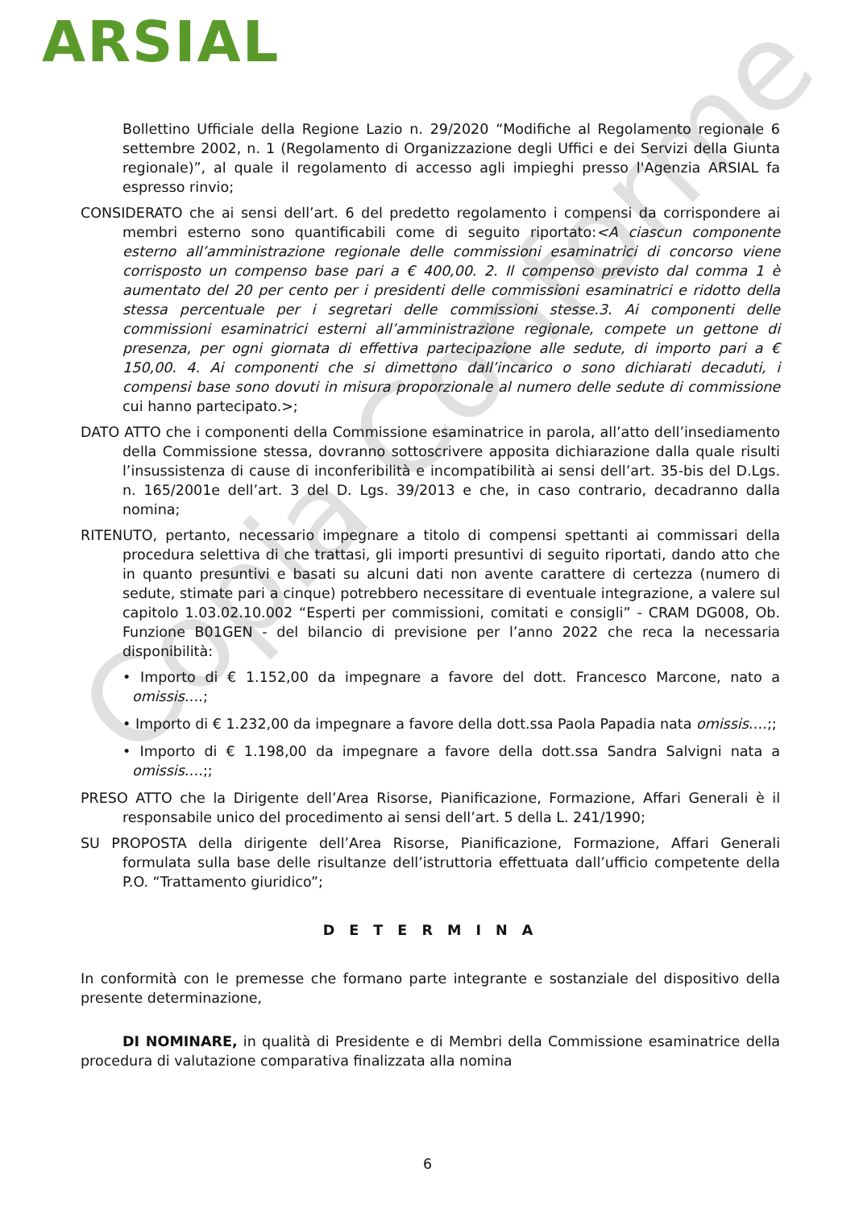ARSIAL
Copia Conforme
Bollettino Ufficiale della Regione Lazio n. 29/2020 “Modifiche al Regolamento regionale 6 settembre 2002, n. 1 (Regolamento di Organizzazione degli Uffici e dei Servizi della Giunta regionale)”, al quale il regolamento di accesso agli impieghi presso l'Agenzia ARSIAL fa espresso rinvio;
CONSIDERATO che ai sensi dell’art. 6 del predetto regolamento i compensi da corrispondere ai membri esterno sono quantificabili come di seguito riportato:<A ciascun componente esterno all’amministrazione regionale delle commissioni esaminatrici di concorso viene corrisposto un compenso base pari a € 400,00. 2. Il compenso previsto dal comma 1 è aumentato del 20 per cento per i presidenti delle commissioni esaminatrici e ridotto della stessa percentuale per i segretari delle commissioni stesse.3. Ai componenti delle commissioni esaminatrici esterni all’amministrazione regionale, compete un gettone di presenza, per ogni giornata di effettiva partecipazione alle sedute, di importo pari a € 150,00. 4. Ai componenti che si dimettono dall’incarico o sono dichiarati decaduti, i compensi base sono dovuti in misura proporzionale al numero delle sedute di commissione cui hanno partecipato.>;
DATO ATTO che i componenti della Commissione esaminatrice in parola, all’atto dell’insediamento della Commissione stessa, dovranno sottoscrivere apposita dichiarazione dalla quale risulti l’insussistenza di cause di inconferibilità e incompatibilità ai sensi dell’art. 35-bis del D.Lgs. n. 165/2001e dell’art. 3 del D. Lgs. 39/2013 e che, in caso contrario, decadranno dalla nomina;
RITENUTO, pertanto, necessario impegnare a titolo di compensi spettanti ai commissari della procedura selettiva di che trattasi, gli importi presuntivi di seguito riportati, dando atto che in quanto presuntivi e basati su alcuni dati non avente carattere di certezza (numero di sedute, stimate pari a cinque) potrebbero necessitare di eventuale integrazione, a valere sul capitolo 1.03.02.10.002 “Esperti per commissioni, comitati e consigli” - CRAM DG008, Ob. Funzione B01GEN - del bilancio di previsione per l’anno 2022 che reca la necessaria disponibilità:
• Importo di € 1.152,00 da impegnare a favore del dott. Francesco Marcone, nato a omissis….;
• Importo di € 1.232,00 da impegnare a favore della dott.ssa Paola Papadia nata omissis….;;
• Importo di € 1.198,00 da impegnare a favore della dott.ssa Sandra Salvigni nata a omissis….;;
PRESO ATTO che la Dirigente dell’Area Risorse, Pianificazione, Formazione, Affari Generali è il responsabile unico del procedimento ai sensi dell’art. 5 della L. 241/1990;
SU PROPOSTA della dirigente dell’Area Risorse, Pianificazione, Formazione, Affari Generali formulata sulla base delle risultanze dell’istruttoria effettuata dall’ufficio competente della P.O. “Trattamento giuridico”;
D E T E R M I N A
In conformità con le premesse che formano parte integrante e sostanziale del dispositivo della presente determinazione,
DI NOMINARE, in qualità di Presidente e di Membri della Commissione esaminatrice della procedura di valutazione comparativa finalizzata alla nomina
6